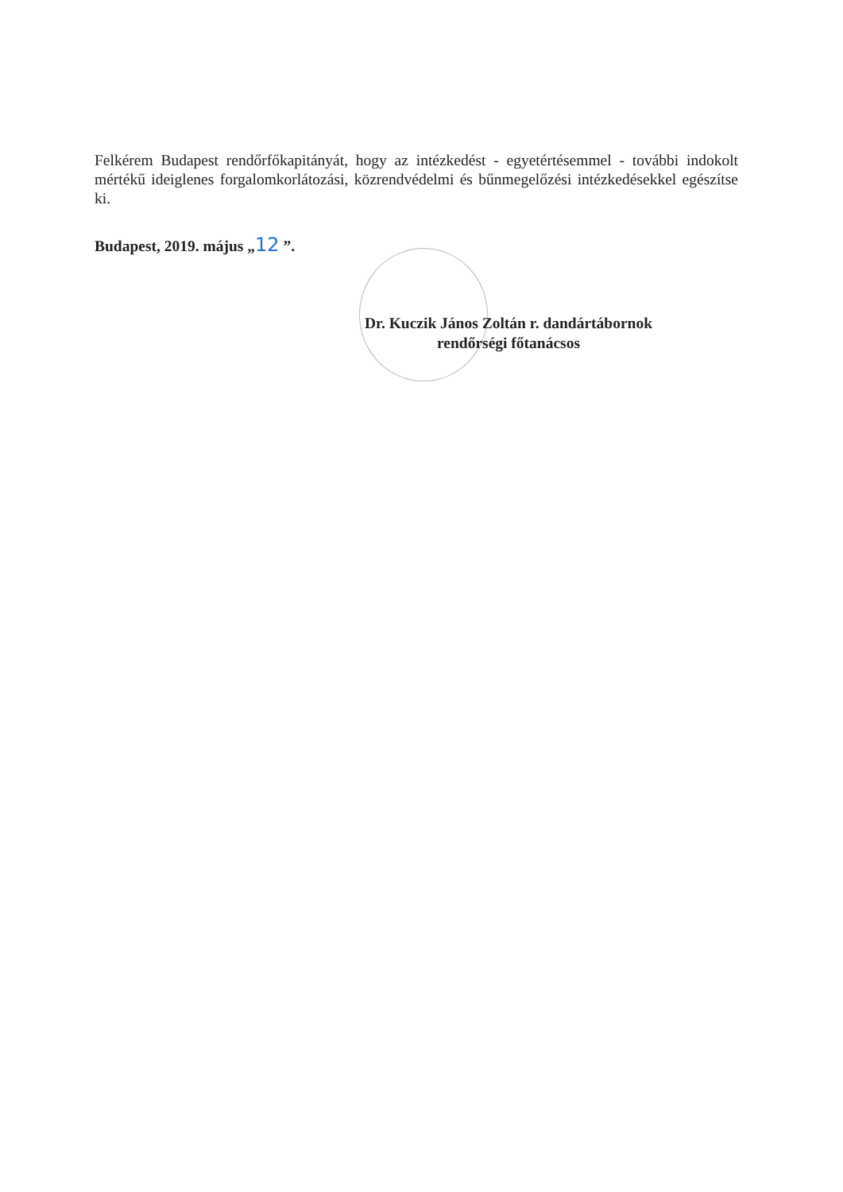Felkérem Budapest rendőrfőkapitányát, hogy az intézkedést - egyetértésemmel - további indokolt mértékű ideiglenes forgalomkorlátozási, közrendvédelmi és bűnmegelőzési intézkedésekkel egészítse ki.
Budapest, 2019. május „12 ”.
Dr. Kuczik János Zoltán r. dandártábornok
rendőrségi főtanácsos